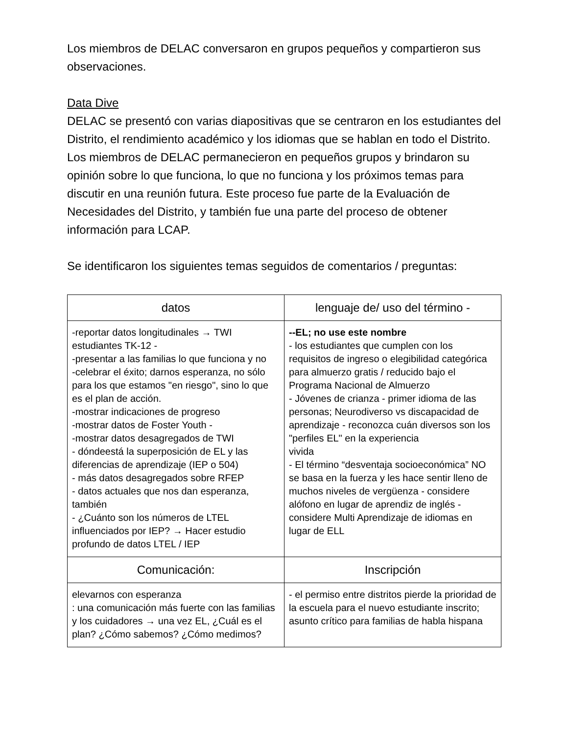Los miembros de DELAC conversaron en grupos pequeños y compartieron sus observaciones.
Data Dive
DELAC se presentó con varias diapositivas que se centraron en los estudiantes del Distrito, el rendimiento académico y los idiomas que se hablan en todo el Distrito. Los miembros de DELAC permanecieron en pequeños grupos y brindaron su opinión sobre lo que funciona, lo que no funciona y los próximos temas para discutir en una reunión futura. Este proceso fue parte de la Evaluación de Necesidades del Distrito, y también fue una parte del proceso de obtener información para LCAP.
Se identificaron los siguientes temas seguidos de comentarios / preguntas:
| datos | lenguaje de/ uso del término - |
| --- | --- |
| -reportar datos longitudinales → TWI estudiantes TK-12 - -presentar a las familias lo que funciona y no -celebrar el éxito; darnos esperanza, no sólo para los que estamos "en riesgo", sino lo que es el plan de acción. -mostrar indicaciones de progreso -mostrar datos de Foster Youth - -mostrar datos desagregados de TWI - dóndeestá la superposición de EL y las diferencias de aprendizaje (IEP o 504) - más datos desagregados sobre RFEP - datos actuales que nos dan esperanza, también - ¿Cuánto son los números de LTEL influenciados por IEP? → Hacer estudio profundo de datos LTEL / IEP | --EL; no use este nombre - los estudiantes que cumplen con los requisitos de ingreso o elegibilidad categórica para almuerzo gratis / reducido bajo el Programa Nacional de Almuerzo - Jóvenes de crianza - primer idioma de las personas; Neurodiverso vs discapacidad de aprendizaje - reconozca cuán diversos son los "perfiles EL" en la experiencia vivida - El término “desventaja socioeconómica” NO se basa en la fuerza y les hace sentir lleno de muchos niveles de vergüenza - considere alófono en lugar de aprendiz de inglés - considere Multi Aprendizaje de idiomas en lugar de ELL |
| Comunicación: | Inscripción |
| elevarnos con esperanza : una comunicación más fuerte con las familias y los cuidadores → una vez EL, ¿Cuál es el plan? ¿Cómo sabemos? ¿Cómo medimos? | - el permiso entre distritos pierde la prioridad de la escuela para el nuevo estudiante inscrito; asunto crítico para familias de habla hispana |